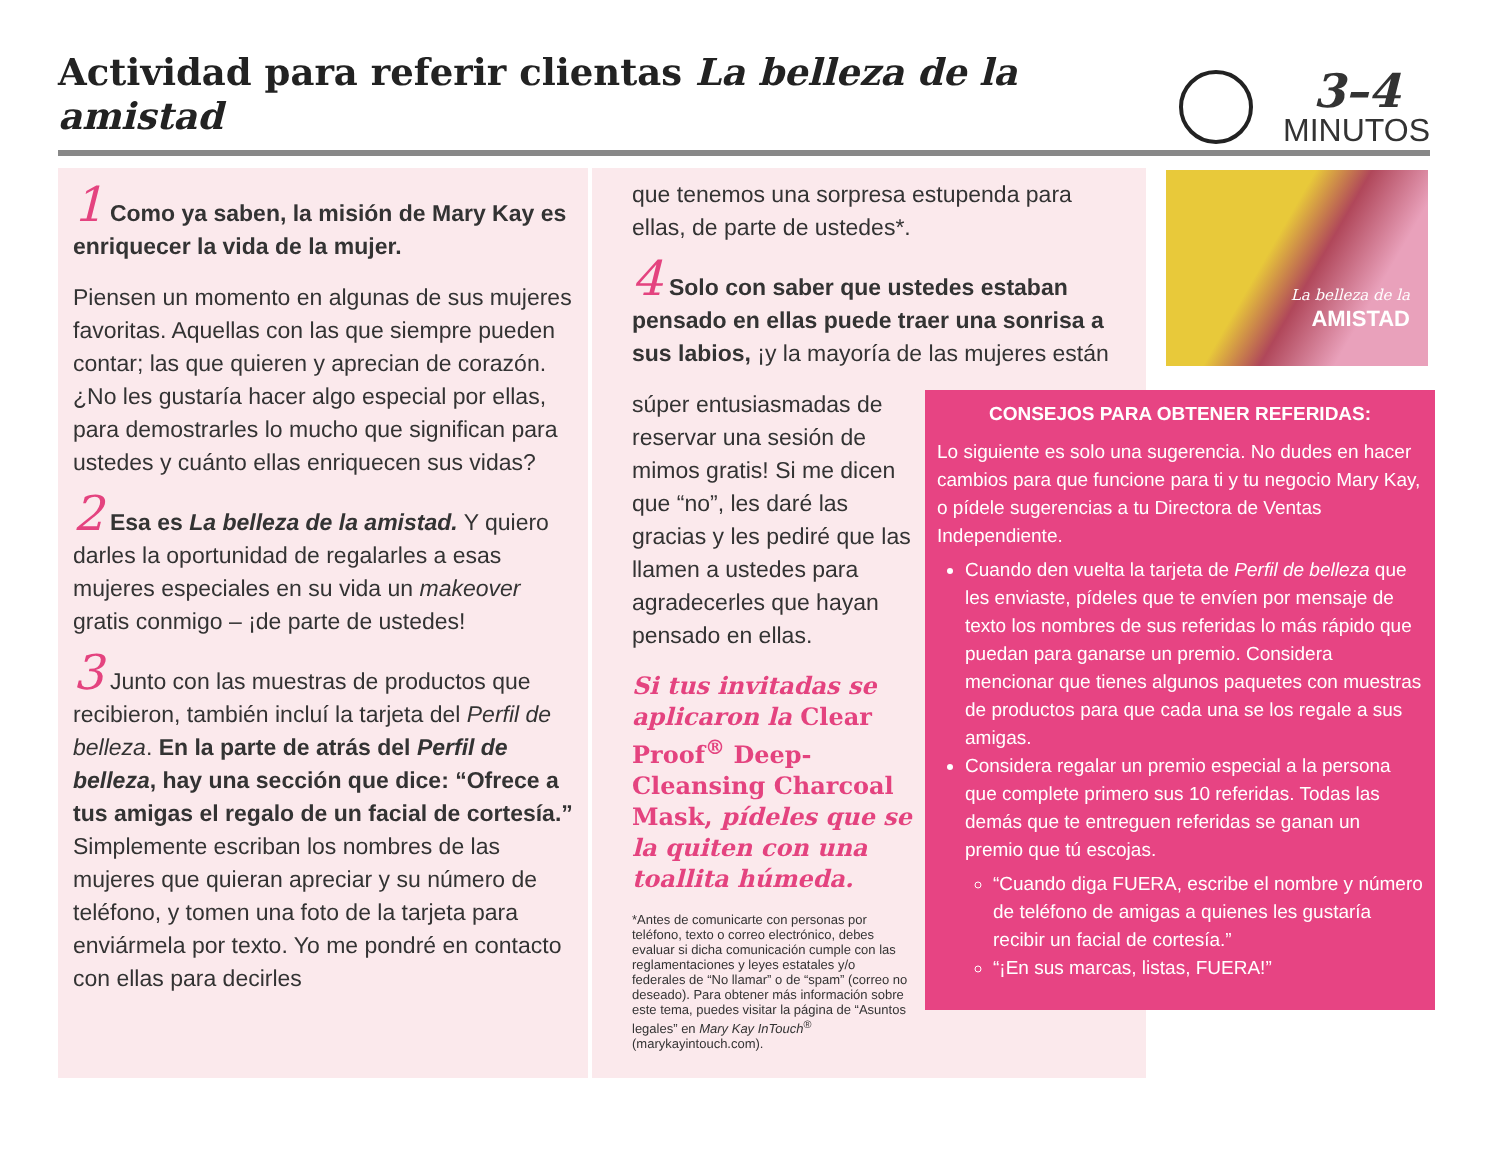Actividad para referir clientas La belleza de la amistad
3–4
MINUTOS
1 Como ya saben, la misión de Mary Kay es enriquecer la vida de la mujer.
Piensen un momento en algunas de sus mujeres favoritas. Aquellas con las que siempre pueden contar; las que quieren y aprecian de corazón. ¿No les gustaría hacer algo especial por ellas, para demostrarles lo mucho que significan para ustedes y cuánto ellas enriquecen sus vidas?
2 Esa es La belleza de la amistad. Y quiero darles la oportunidad de regalarles a esas mujeres especiales en su vida un makeover gratis conmigo – ¡de parte de ustedes!
3 Junto con las muestras de productos que recibieron, también incluí la tarjeta del Perfil de belleza. En la parte de atrás del Perfil de belleza, hay una sección que dice: “Ofrece a tus amigas el regalo de un facial de cortesía.” Simplemente escriban los nombres de las mujeres que quieran apreciar y su número de teléfono, y tomen una foto de la tarjeta para enviármela por texto. Yo me pondré en contacto con ellas para decirles
que tenemos una sorpresa estupenda para ellas, de parte de ustedes*.
4 Solo con saber que ustedes estaban pensado en ellas puede traer una sonrisa a sus labios, ¡y la mayoría de las mujeres están
súper entusiasmadas de reservar una sesión de mimos gratis! Si me dicen que “no”, les daré las gracias y les pediré que las llamen a ustedes para agradecerles que hayan pensado en ellas.
Si tus invitadas se aplicaron la Clear Proof<sup>®</sup> Deep-Cleansing Charcoal Mask, pídeles que se la quiten con una toallita húmeda.
*Antes de comunicarte con personas por teléfono, texto o correo electrónico, debes evaluar si dicha comunicación cumple con las reglamentaciones y leyes estatales y/o federales de “No llamar” o de “spam” (correo no deseado). Para obtener más información sobre este tema, puedes visitar la página de “Asuntos legales” en Mary Kay InTouch<sup>®</sup> (marykayintouch.com).
La belleza de la
AMISTAD
CONSEJOS PARA OBTENER REFERIDAS:
Lo siguiente es solo una sugerencia. No dudes en hacer cambios para que funcione para ti y tu negocio Mary Kay, o pídele sugerencias a tu Directora de Ventas Independiente.
Cuando den vuelta la tarjeta de Perfil de belleza que les enviaste, pídeles que te envíen por mensaje de texto los nombres de sus referidas lo más rápido que puedan para ganarse un premio. Considera mencionar que tienes algunos paquetes con muestras de productos para que cada una se los regale a sus amigas.
Considera regalar un premio especial a la persona que complete primero sus 10 referidas. Todas las demás que te entreguen referidas se ganan un premio que tú escojas.
“Cuando diga FUERA, escribe el nombre y número de teléfono de amigas a quienes les gustaría recibir un facial de cortesía.”
“¡En sus marcas, listas, FUERA!”